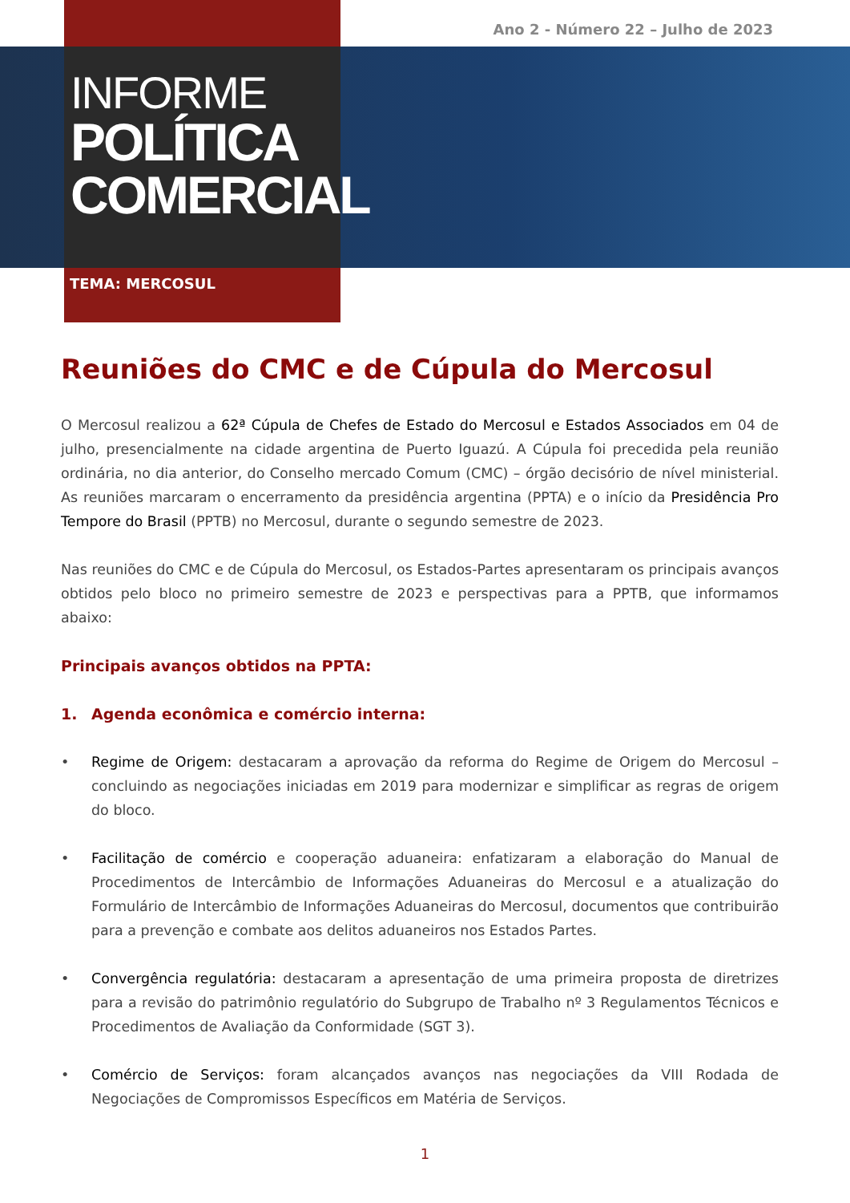Ano 2 - Número 22 – Julho de 2023
INFORME
POLÍTICA
COMERCIAL
TEMA: MERCOSUL
Reuniões do CMC e de Cúpula do Mercosul
O Mercosul realizou a 62ª Cúpula de Chefes de Estado do Mercosul e Estados Associados em 04 de julho, presencialmente na cidade argentina de Puerto Iguazú. A Cúpula foi precedida pela reunião ordinária, no dia anterior, do Conselho mercado Comum (CMC) – órgão decisório de nível ministerial. As reuniões marcaram o encerramento da presidência argentina (PPTA) e o início da Presidência Pro Tempore do Brasil (PPTB) no Mercosul, durante o segundo semestre de 2023.
Nas reuniões do CMC e de Cúpula do Mercosul, os Estados-Partes apresentaram os principais avanços obtidos pelo bloco no primeiro semestre de 2023 e perspectivas para a PPTB, que informamos abaixo:
Principais avanços obtidos na PPTA:
1. Agenda econômica e comércio interna:
• Regime de Origem: destacaram a aprovação da reforma do Regime de Origem do Mercosul – concluindo as negociações iniciadas em 2019 para modernizar e simplificar as regras de origem do bloco.
• Facilitação de comércio e cooperação aduaneira: enfatizaram a elaboração do Manual de Procedimentos de Intercâmbio de Informações Aduaneiras do Mercosul e a atualização do Formulário de Intercâmbio de Informações Aduaneiras do Mercosul, documentos que contribuirão para a prevenção e combate aos delitos aduaneiros nos Estados Partes.
• Convergência regulatória: destacaram a apresentação de uma primeira proposta de diretrizes para a revisão do patrimônio regulatório do Subgrupo de Trabalho nº 3 Regulamentos Técnicos e Procedimentos de Avaliação da Conformidade (SGT 3).
• Comércio de Serviços: foram alcançados avanços nas negociações da VIII Rodada de Negociações de Compromissos Específicos em Matéria de Serviços.
1